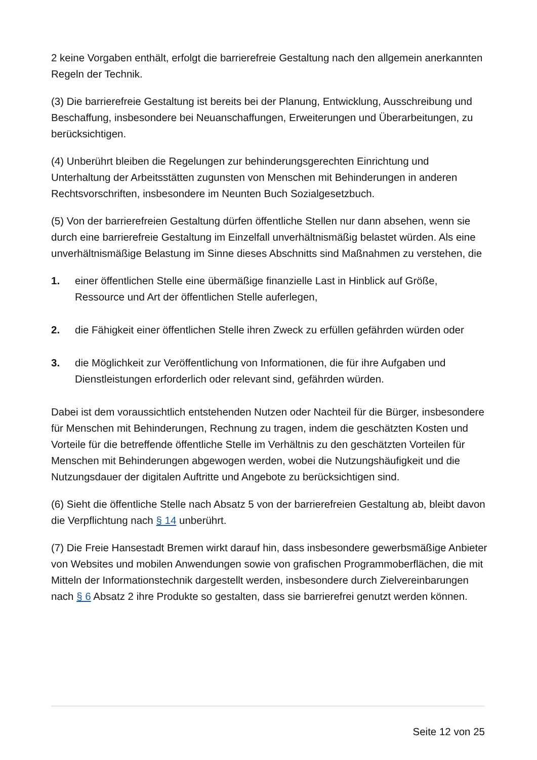2 keine Vorgaben enthält, erfolgt die barrierefreie Gestaltung nach den allgemein anerkannten Regeln der Technik.
(3) Die barrierefreie Gestaltung ist bereits bei der Planung, Entwicklung, Ausschreibung und Beschaffung, insbesondere bei Neuanschaffungen, Erweiterungen und Überarbeitungen, zu berücksichtigen.
(4) Unberührt bleiben die Regelungen zur behinderungsgerechten Einrichtung und Unterhaltung der Arbeitsstätten zugunsten von Menschen mit Behinderungen in anderen Rechtsvorschriften, insbesondere im Neunten Buch Sozialgesetzbuch.
(5) Von der barrierefreien Gestaltung dürfen öffentliche Stellen nur dann absehen, wenn sie durch eine barrierefreie Gestaltung im Einzelfall unverhältnismäßig belastet würden. Als eine unverhältnismäßige Belastung im Sinne dieses Abschnitts sind Maßnahmen zu verstehen, die
1. einer öffentlichen Stelle eine übermäßige finanzielle Last in Hinblick auf Größe, Ressource und Art der öffentlichen Stelle auferlegen,
2. die Fähigkeit einer öffentlichen Stelle ihren Zweck zu erfüllen gefährden würden oder
3. die Möglichkeit zur Veröffentlichung von Informationen, die für ihre Aufgaben und Dienstleistungen erforderlich oder relevant sind, gefährden würden.
Dabei ist dem voraussichtlich entstehenden Nutzen oder Nachteil für die Bürger, insbesondere für Menschen mit Behinderungen, Rechnung zu tragen, indem die geschätzten Kosten und Vorteile für die betreffende öffentliche Stelle im Verhältnis zu den geschätzten Vorteilen für Menschen mit Behinderungen abgewogen werden, wobei die Nutzungshäufigkeit und die Nutzungsdauer der digitalen Auftritte und Angebote zu berücksichtigen sind.
(6) Sieht die öffentliche Stelle nach Absatz 5 von der barrierefreien Gestaltung ab, bleibt davon die Verpflichtung nach § 14 unberührt.
(7) Die Freie Hansestadt Bremen wirkt darauf hin, dass insbesondere gewerbsmäßige Anbieter von Websites und mobilen Anwendungen sowie von grafischen Programmoberflächen, die mit Mitteln der Informationstechnik dargestellt werden, insbesondere durch Zielvereinbarungen nach § 6 Absatz 2 ihre Produkte so gestalten, dass sie barrierefrei genutzt werden können.
Seite 12 von 25